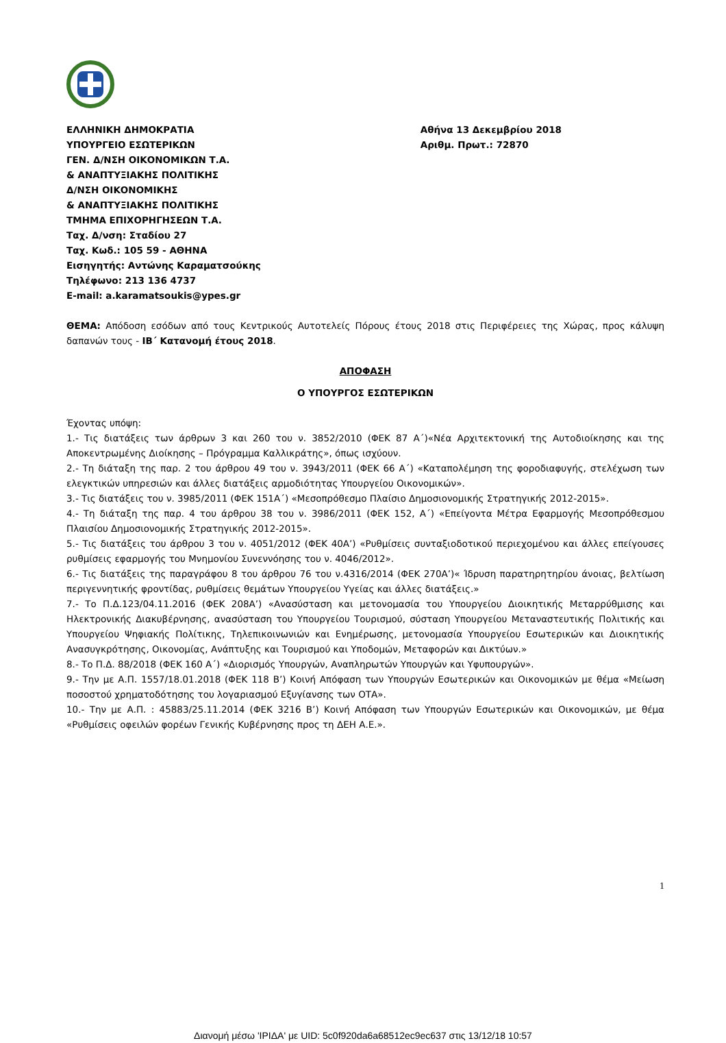ΕΛΛΗΝΙΚΗ ΔΗΜΟΚΡΑΤΙΑ
ΥΠΟΥΡΓΕΙΟ ΕΣΩΤΕΡΙΚΩΝ
ΓΕΝ. Δ/ΝΣΗ ΟΙΚΟΝΟΜΙΚΩΝ Τ.Α.
& ΑΝΑΠΤΥΞΙΑΚΗΣ ΠΟΛΙΤΙΚΗΣ
Δ/ΝΣΗ ΟΙΚΟΝΟΜΙΚΗΣ
& ΑΝΑΠΤΥΞΙΑΚΗΣ ΠΟΛΙΤΙΚΗΣ
ΤΜΗΜΑ ΕΠΙΧΟΡΗΓΗΣΕΩΝ Τ.Α.
Ταχ. Δ/νση: Σταδίου 27
Ταχ. Κωδ.: 105 59 - ΑΘΗΝΑ
Εισηγητής: Αντώνης Καραματσούκης
Τηλέφωνο: 213 136 4737
E-mail: a.karamatsoukis@ypes.gr
Αθήνα 13 Δεκεμβρίου 2018
Αριθμ. Πρωτ.: 72870
ΘΕΜΑ: Απόδοση εσόδων από τους Κεντρικούς Αυτοτελείς Πόρους έτους 2018 στις Περιφέρειες της Χώρας, προς κάλυψη δαπανών τους - ΙΒ΄ Κατανομή έτους 2018.
ΑΠΟΦΑΣΗ
Ο ΥΠΟΥΡΓΟΣ ΕΣΩΤΕΡΙΚΩΝ
Έχοντας υπόψη:
1.- Τις διατάξεις των άρθρων 3 και 260 του ν. 3852/2010 (ΦΕΚ 87 Α΄)«Νέα Αρχιτεκτονική της Αυτοδιοίκησης και της Αποκεντρωμένης Διοίκησης – Πρόγραμμα Καλλικράτης», όπως ισχύουν.
2.- Τη διάταξη της παρ. 2 του άρθρου 49 του ν. 3943/2011 (ΦΕΚ 66 Α΄) «Καταπολέμηση της φοροδιαφυγής, στελέχωση των ελεγκτικών υπηρεσιών και άλλες διατάξεις αρμοδιότητας Υπουργείου Οικονομικών».
3.- Τις διατάξεις του ν. 3985/2011 (ΦΕΚ 151Α΄) «Μεσοπρόθεσμο Πλαίσιο Δημοσιονομικής Στρατηγικής 2012-2015».
4.- Τη διάταξη της παρ. 4 του άρθρου 38 του ν. 3986/2011 (ΦΕΚ 152, Α΄) «Επείγοντα Μέτρα Εφαρμογής Μεσοπρόθεσμου Πλαισίου Δημοσιονομικής Στρατηγικής 2012-2015».
5.- Τις διατάξεις του άρθρου 3 του ν. 4051/2012 (ΦΕΚ 40Α’) «Ρυθμίσεις συνταξιοδοτικού περιεχομένου και άλλες επείγουσες ρυθμίσεις εφαρμογής του Μνημονίου Συνεννόησης του ν. 4046/2012».
6.- Τις διατάξεις της παραγράφου 8 του άρθρου 76 του ν.4316/2014 (ΦΕΚ 270Α’)« Ίδρυση παρατηρητηρίου άνοιας, βελτίωση περιγεννητικής φροντίδας, ρυθμίσεις θεμάτων Υπουργείου Υγείας και άλλες διατάξεις.»
7.- Το Π.Δ.123/04.11.2016 (ΦΕΚ 208Α’) «Ανασύσταση και μετονομασία του Υπουργείου Διοικητικής Μεταρρύθμισης και Ηλεκτρονικής Διακυβέρνησης, ανασύσταση του Υπουργείου Τουρισμού, σύσταση Υπουργείου Μεταναστευτικής Πολιτικής και Υπουργείου Ψηφιακής Πολίτικης, Τηλεπικοινωνιών και Ενημέρωσης, μετονομασία Υπουργείου Εσωτερικών και Διοικητικής Ανασυγκρότησης, Οικονομίας, Ανάπτυξης και Τουρισμού και Υποδομών, Μεταφορών και Δικτύων.»
8.- Το Π.Δ. 88/2018 (ΦΕΚ 160 Α΄) «Διορισμός Υπουργών, Αναπληρωτών Υπουργών και Υφυπουργών».
9.- Την με Α.Π. 1557/18.01.2018 (ΦΕΚ 118 Β’) Κοινή Απόφαση των Υπουργών Εσωτερικών και Οικονομικών με θέμα «Μείωση ποσοστού χρηματοδότησης του λογαριασμού Εξυγίανσης των ΟΤΑ».
10.- Την με Α.Π. : 45883/25.11.2014 (ΦΕΚ 3216 Β’) Κοινή Απόφαση των Υπουργών Εσωτερικών και Οικονομικών, με θέμα «Ρυθμίσεις οφειλών φορέων Γενικής Κυβέρνησης προς τη ΔΕΗ Α.Ε.».
1
Διανομή μέσω 'ΙΡΙΔΑ' με UID: 5c0f920da6a68512ec9ec637 στις 13/12/18 10:57